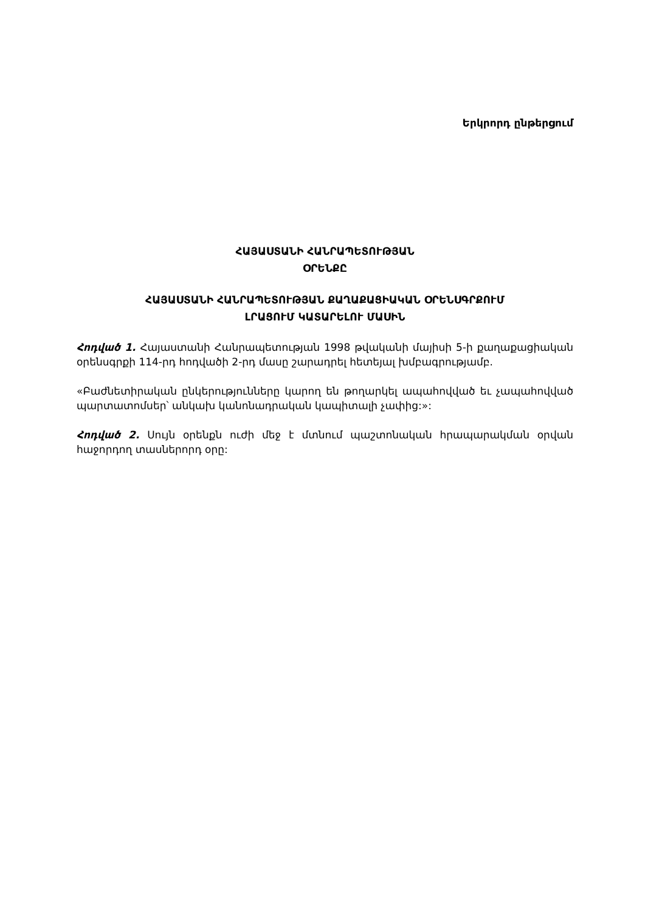Երկրորդ ընթերցում
ՀԱՅԱՍՏԱՆԻ ՀԱՆՐԱՊԵՏՈՒԹՅԱՆ
ՕՐԵՆՔԸ
ՀԱՅԱՍՏԱՆԻ ՀԱՆՐԱՊԵՏՈՒԹՅԱՆ ՔԱՂԱՔԱՑԻԱԿԱՆ ՕՐԵՆՍԳՐՔՈՒՄ
ԼՐԱՑՈՒՄ ԿԱՏԱՐԵԼՈՒ ՄԱՍԻՆ
Հոդված 1. Հայաստանի Հանրապետության 1998 թվականի մայիսի 5-ի քաղաքացիական օրենսգրքի 114-րդ հոդվածի 2-րդ մասը շարադրել հետեյալ խմբագրությամբ.
«Բաժնետիրական ընկերությունները կարող են թողարկել ապահովված եւ չապահովված պարտատոմսեր՝ անկախ կանոնադրական կապիտալի չափից:»:
Հոդված 2. Սույն օրենքն ուժի մեջ է մտնում պաշտոնական հրապարակման օրվան հաջորդող տասներորդ օրը: